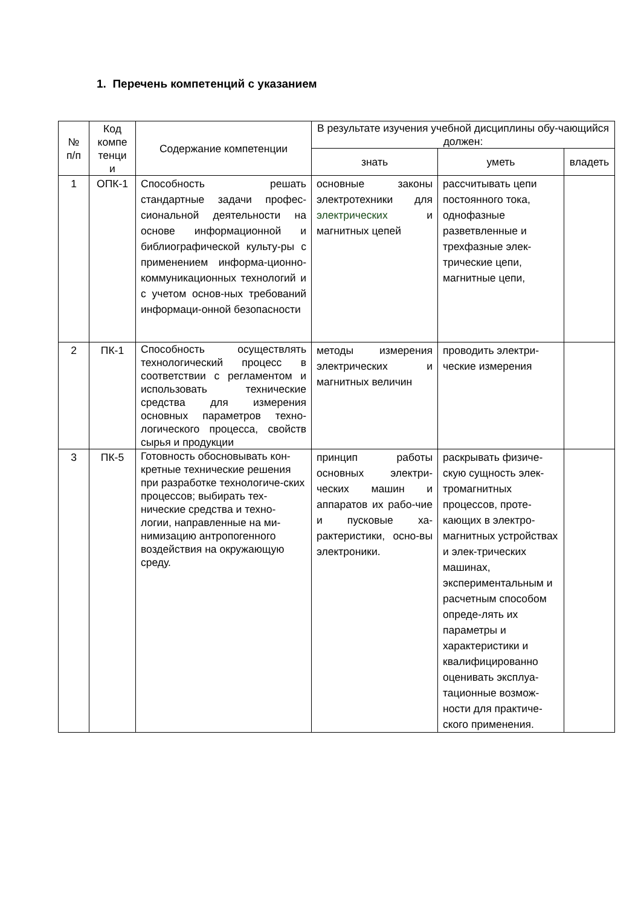1. Перечень компетенций с указанием
| № п/п | Код компе тенци и | Содержание компетенции | В результате изучения учебной дисциплины обу-чающийся должен: | | |
| --- | --- | --- | --- | --- | --- |
| | | | знать | уметь | владеть |
| 1 | ОПК-1 | Способность решать стандартные задачи профес-сиональной деятельности на основе информационной и библиографической культу-ры с применением информа-ционно-коммуникационных технологий и с учетом основ-ных требований информаци-онной безопасности | основные законы электротехники для электрических и магнитных цепей | рассчитывать цепи постоянного тока, однофазные разветвленные и трехфазные элек-трические цепи, магнитные цепи, | |
| 2 | ПК-1 | Способность осуществлять технологический процесс в соответствии с регламентом и использовать технические средства для измерения основных параметров техно-логического процесса, свойств сырья и продукции | методы измерения электрических и магнитных величин | проводить электри-ческие измерения | |
| 3 | ПК-5 | Готовность обосновывать кон-кретные технические решения при разработке технологиче-ских процессов; выбирать тех-нические средства и техно-логии, направленные на ми-нимизацию антропогенного воздействия на окружающую среду. | принцип работы основных электри-ческих машин и аппаратов их рабо-чие и пусковые ха-рактеристики, осно-вы электроники. | раскрывать физиче-скую сущность элек-тромагнитных процессов, проте-кающих в электро-магнитных устройствах и элек-трических машинах, экспериментальным и расчетным способом опреде-лять их параметры и характеристики и квалифицированно оценивать эксплуа-тационные возмож-ности для практиче-ского применения. | |